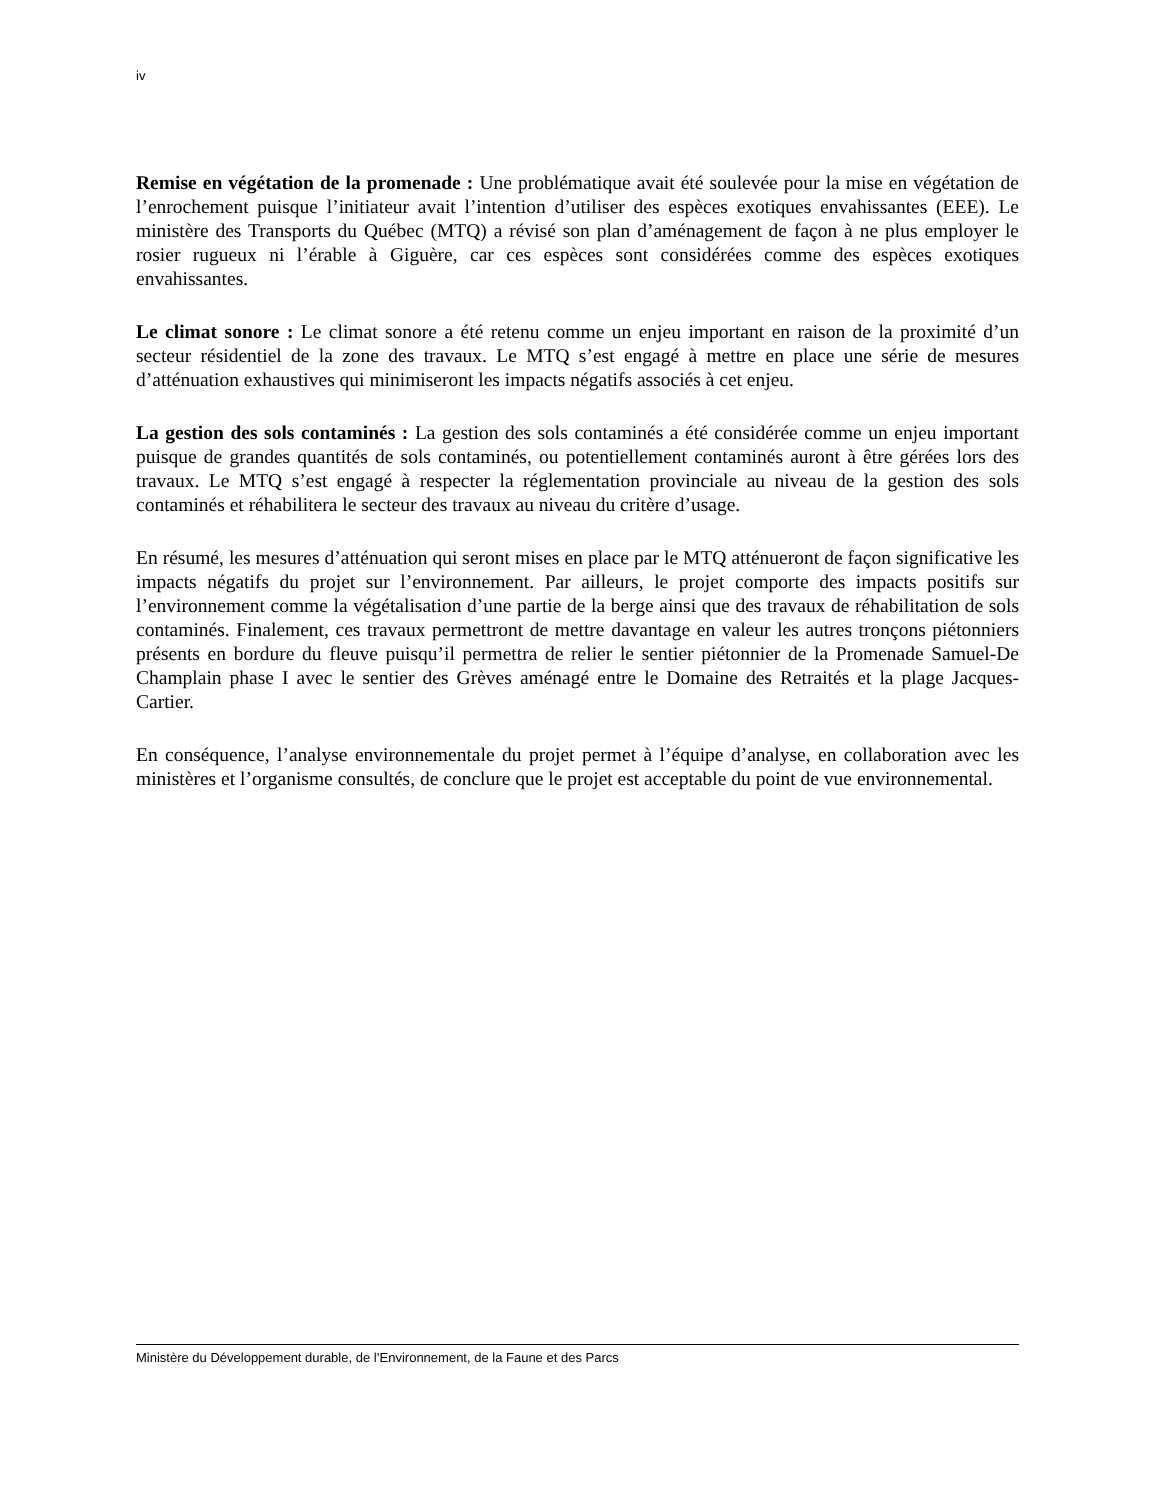iv
Remise en végétation de la promenade : Une problématique avait été soulevée pour la mise en végétation de l’enrochement puisque l’initiateur avait l’intention d’utiliser des espèces exotiques envahissantes (EEE). Le ministère des Transports du Québec (MTQ) a révisé son plan d’aménagement de façon à ne plus employer le rosier rugueux ni l’érable à Giguère, car ces espèces sont considérées comme des espèces exotiques envahissantes.
Le climat sonore : Le climat sonore a été retenu comme un enjeu important en raison de la proximité d’un secteur résidentiel de la zone des travaux. Le MTQ s’est engagé à mettre en place une série de mesures d’atténuation exhaustives qui minimiseront les impacts négatifs associés à cet enjeu.
La gestion des sols contaminés : La gestion des sols contaminés a été considérée comme un enjeu important puisque de grandes quantités de sols contaminés, ou potentiellement contaminés auront à être gérées lors des travaux. Le MTQ s’est engagé à respecter la réglementation provinciale au niveau de la gestion des sols contaminés et réhabilitera le secteur des travaux au niveau du critère d’usage.
En résumé, les mesures d’atténuation qui seront mises en place par le MTQ atténueront de façon significative les impacts négatifs du projet sur l’environnement. Par ailleurs, le projet comporte des impacts positifs sur l’environnement comme la végétalisation d’une partie de la berge ainsi que des travaux de réhabilitation de sols contaminés. Finalement, ces travaux permettront de mettre davantage en valeur les autres tronçons piétonniers présents en bordure du fleuve puisqu’il permettra de relier le sentier piétonnier de la Promenade Samuel-De Champlain phase I avec le sentier des Grèves aménagé entre le Domaine des Retraités et la plage Jacques-Cartier.
En conséquence, l’analyse environnementale du projet permet à l’équipe d’analyse, en collaboration avec les ministères et l’organisme consultés, de conclure que le projet est acceptable du point de vue environnemental.
Ministère du Développement durable, de l’Environnement, de la Faune et des Parcs